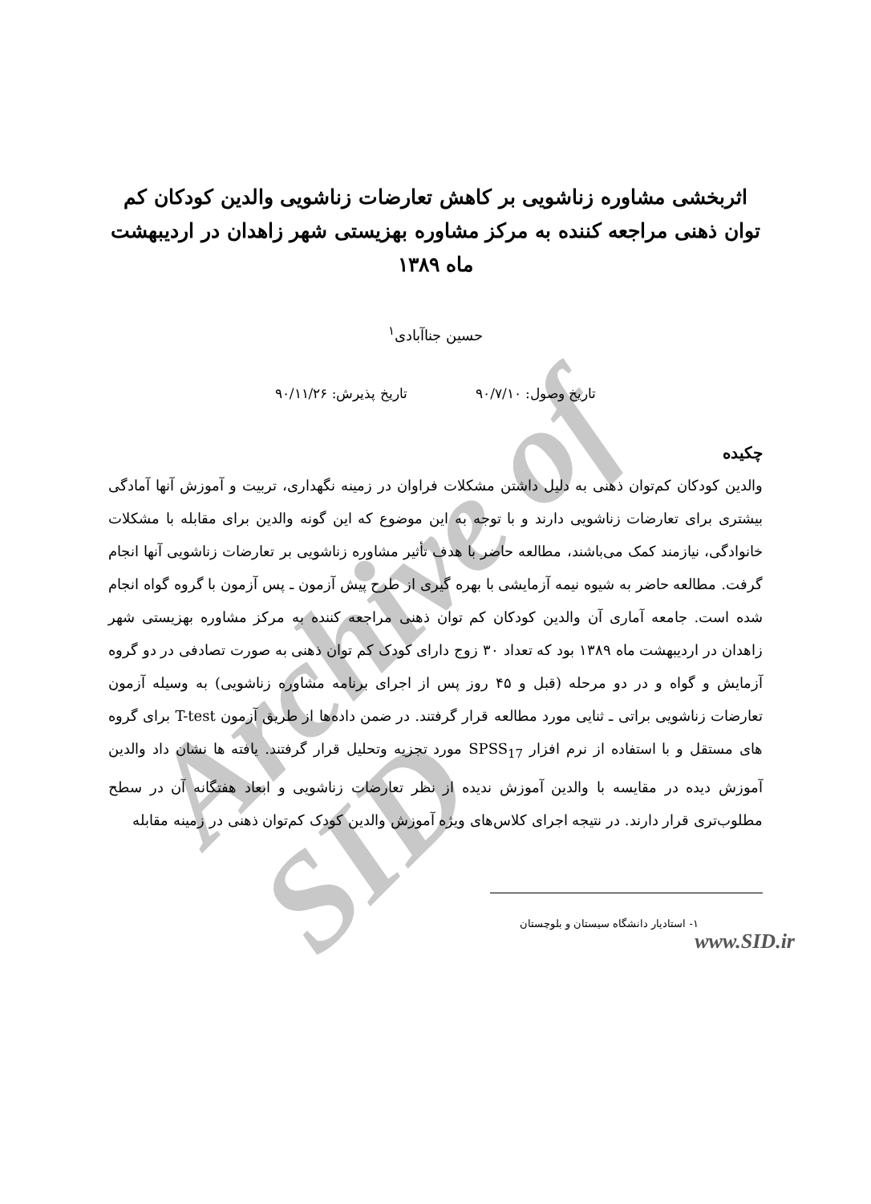Archive of SID
اثربخشی مشاوره زناشویی بر کاهش تعارضات زناشویی والدین کودکان کم توان ذهنی مراجعه کننده به مرکز مشاوره بهزیستی شهر زاهدان در اردیبهشت ماه ۱۳۸۹
حسین جناآبادی<sup>۱</sup>
تاریخ وصول: ۹۰/۷/۱۰ تاریخ پذیرش: ۹۰/۱۱/۲۶
چکیده
والدین کودکان کم‌توان ذهنی به دلیل داشتن مشکلات فراوان در زمینه نگهداری، تربیت و آموزش آنها آمادگی بیشتری برای تعارضات زناشویی دارند و با توجه به این موضوع که این گونه والدین برای مقابله با مشکلات خانوادگی، نیازمند کمک می‌باشند، مطالعه حاضر با هدف تأثیر مشاوره زناشویی بر تعارضات زناشویی آنها انجام گرفت. مطالعه حاضر به شیوه نیمه آزمایشی با بهره گیری از طرح پیش آزمون ـ پس آزمون با گروه گواه انجام شده است. جامعه آماری آن والدین کودکان کم توان ذهنی مراجعه کننده به مرکز مشاوره بهزیستی شهر زاهدان در اردیبهشت ماه ۱۳۸۹ بود که تعداد ۳۰ زوج دارای کودک کم توان ذهنی به صورت تصادفی در دو گروه آزمایش و گواه و در دو مرحله (قبل و ۴۵ روز پس از اجرای برنامه مشاوره زناشویی) به وسیله آزمون تعارضات زناشویی براتی ـ ثنایی مورد مطالعه قرار گرفتند. در ضمن داده‌ها از طریق آزمون T-test برای گروه های مستقل و با استفاده از نرم افزار SPSS<sub>17</sub> مورد تجزیه وتحلیل قرار گرفتند. یافته ها نشان داد والدین آموزش دیده در مقایسه با والدین آموزش ندیده از نظر تعارضات زناشویی و ابعاد هفتگانه آن در سطح مطلوب‌تری قرار دارند. در نتیجه اجرای کلاس‌های ویژه آموزش والدین کودک کم‌توان ذهنی در زمینه مقابله
۱- استادیار دانشگاه سیستان و بلوچستان
www.SID.ir